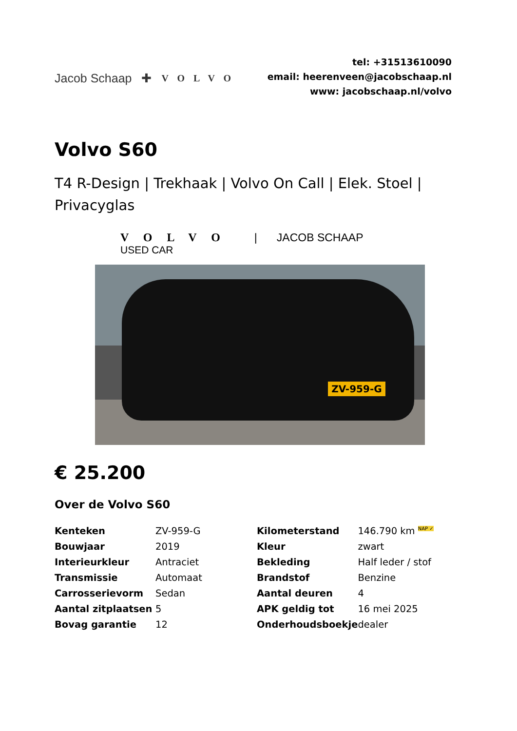Jacob Schaap ✚ VOLVO
tel: +31513610090
email: heerenveen@jacobschaap.nl
www: jacobschaap.nl/volvo
Volvo S60
T4 R-Design | Trekhaak | Volvo On Call | Elek. Stoel | Privacyglas
VOLVO | JACOB SCHAAP
USED CAR
ZV-959-G
€ 25.200
Over de Volvo S60
| Kenteken | ZV-959-G | Kilometerstand | 146.790 km <sup>NAP ✓</sup> |
| Bouwjaar | 2019 | Kleur | zwart |
| Interieurkleur | Antraciet | Bekleding | Half leder / stof |
| Transmissie | Automaat | Brandstof | Benzine |
| Carrosserievorm | Sedan | Aantal deuren | 4 |
| Aantal zitplaatsen | 5 | APK geldig tot | 16 mei 2025 |
| Bovag garantie | 12 | Onderhoudsboekje | dealer |